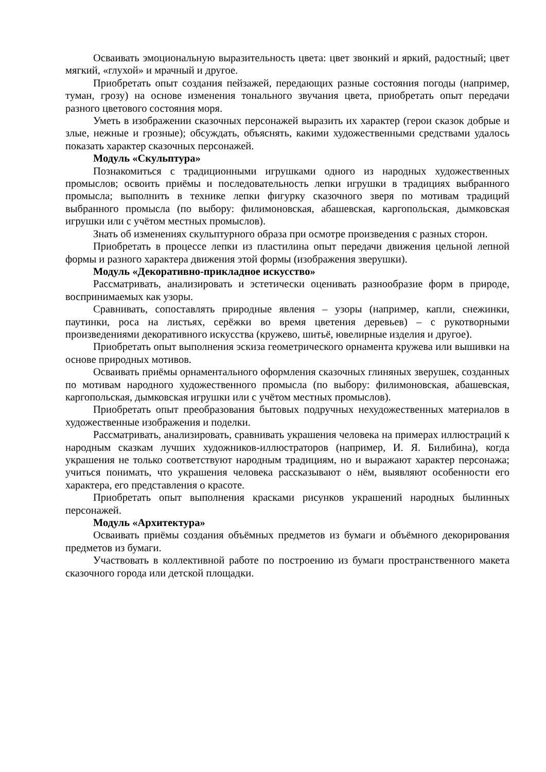Осваивать эмоциональную выразительность цвета: цвет звонкий и яркий, радостный; цвет мягкий, «глухой» и мрачный и другое.
Приобретать опыт создания пейзажей, передающих разные состояния погоды (например, туман, грозу) на основе изменения тонального звучания цвета, приобретать опыт передачи разного цветового состояния моря.
Уметь в изображении сказочных персонажей выразить их характер (герои сказок добрые и злые, нежные и грозные); обсуждать, объяснять, какими художественными средствами удалось показать характер сказочных персонажей.
Модуль «Скульптура»
Познакомиться с традиционными игрушками одного из народных художественных промыслов; освоить приёмы и последовательность лепки игрушки в традициях выбранного промысла; выполнить в технике лепки фигурку сказочного зверя по мотивам традиций выбранного промысла (по выбору: филимоновская, абашевская, каргопольская, дымковская игрушки или с учётом местных промыслов).
Знать об изменениях скульптурного образа при осмотре произведения с разных сторон.
Приобретать в процессе лепки из пластилина опыт передачи движения цельной лепной формы и разного характера движения этой формы (изображения зверушки).
Модуль «Декоративно-прикладное искусство»
Рассматривать, анализировать и эстетически оценивать разнообразие форм в природе, воспринимаемых как узоры.
Сравнивать, сопоставлять природные явления – узоры (например, капли, снежинки, паутинки, роса на листьях, серёжки во время цветения деревьев) – с рукотворными произведениями декоративного искусства (кружево, шитьё, ювелирные изделия и другое).
Приобретать опыт выполнения эскиза геометрического орнамента кружева или вышивки на основе природных мотивов.
Осваивать приёмы орнаментального оформления сказочных глиняных зверушек, созданных по мотивам народного художественного промысла (по выбору: филимоновская, абашевская, каргопольская, дымковская игрушки или с учётом местных промыслов).
Приобретать опыт преобразования бытовых подручных нехудожественных материалов в художественные изображения и поделки.
Рассматривать, анализировать, сравнивать украшения человека на примерах иллюстраций к народным сказкам лучших художников-иллюстраторов (например, И. Я. Билибина), когда украшения не только соответствуют народным традициям, но и выражают характер персонажа; учиться понимать, что украшения человека рассказывают о нём, выявляют особенности его характера, его представления о красоте.
Приобретать опыт выполнения красками рисунков украшений народных былинных персонажей.
Модуль «Архитектура»
Осваивать приёмы создания объёмных предметов из бумаги и объёмного декорирования предметов из бумаги.
Участвовать в коллективной работе по построению из бумаги пространственного макета сказочного города или детской площадки.